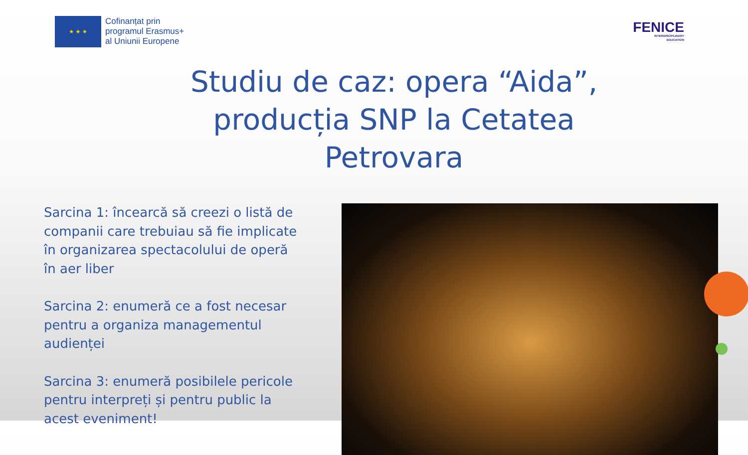★ ★ ★
Cofinanțat prin
programul Erasmus+
al Uniunii Europene
FENICE
INTERDISCIPLINARY
EDUCATION
Studiu de caz: opera “Aida”,
producția SNP la Cetatea Petrovara
Sarcina 1: încearcă să creezi o listă de companii care trebuiau să fie implicate în organizarea spectacolului de operă în aer liber
Sarcina 2: enumeră ce a fost necesar pentru a organiza managementul audienței
Sarcina 3: enumeră posibilele pericole pentru interpreți și pentru public la acest eveniment!